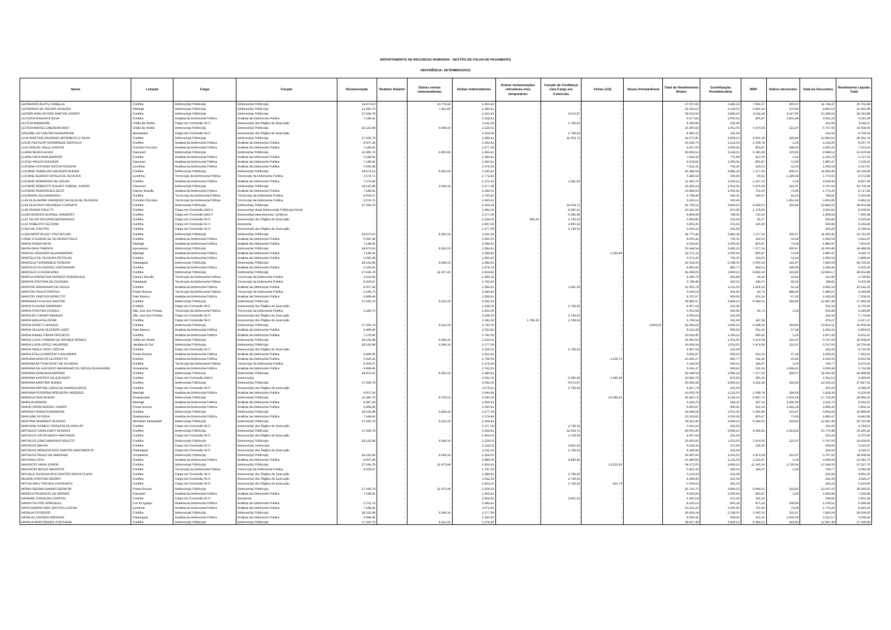DEPARTAMENTO DE RECURSOS HUMANOS - GESTÃO DE FOLHA DE PAGAMENTO
REFERÊNCIA: SETEMBRO/2023
| Nome | Lotação | Cargo | Função | Remuneração | Redutor Salarial | Outras verbas remuneratórias | Verbas indenizatórias | Outras remunerações retroativas e/ou temporárias | Função de Confiança e/ou Cargo em Comissão | Férias (1/3) | Abono Permanência | Total de Rendimentos Brutos | Contribuição Previdenciária | IRRF | Outros descontos | Total de Descontos | Rendimento Líquido Total |
| --- | --- | --- | --- | --- | --- | --- | --- | --- | --- | --- | --- | --- | --- | --- | --- | --- | --- |
| LEONARDO ALVITE CANELLA | Curitiba | Defensor(a) Público(a) | Defensor(a) Público(a) | 24.873,10 | - | 10.778,34 | 1.856,41 | - | - | - | - | 37.507,85 | - 3.482,23 | - 7.961,57 | - 300,67 | 11.744,47 | 25.763,38 |
| LEONARDO DE AGUIAR SILVEIRA | Maringá | Defensor(a) Público(a) | Defensor(a) Público(a) | 22.385,79 | - | 7.461,93 | 2.384,41 | - | - | - | - | 32.232,13 | - 3.134,01 | - 6.461,31 | - 270,82 | 9.866,14 | 22.365,99 |
| LEONIO ARAUJO DOS SANTOS JUNIOR | Curitiba | Defensor(a) Público(a) | Defensor(a) Público(a) | 27.636,78 | - | - | 2.312,41 | - | 9.672,87 | - | - | 39.622,06 | - 3.869,15 | - 8.311,18 | - 3.127,85 | 15.308,18 | 24.313,88 |
| LETHICIA GAIDARJI SILVA | Curitiba | Analista da Defensoria Pública | Analista da Defensoria Publica | 7.149,41 | - | - | 2.528,41 | - | - | - | - | 9.677,82 | - 1.000,92 | - 805,87 | - 1.855,44 | 3.662,23 | 6.015,59 |
| LETICIA ANDREONI | União da Vitória | Cargo em Comissão 04-C | Assessor(a) dos Órgãos de Execução | - | - | - | 1.611,33 | - | 2.738,63 | - | - | 4.349,96 | - 231,69 | - | - | 231,69 | 4.118,27 |
| LETICIA MACIEL EMERENCIANO | União da Vitória | Defensor(a) Público(a) | Defensor(a) Público(a) | 18.132,49 | - | 6.044,16 | 2.229,01 | - | - | - | - | 26.405,66 | - 1.051,05 | - 5.474,58 | - 221,97 | 6.747,60 | 19.658,06 |
| LISLEINE DE FREITAS GUADANHINI | Apucarana | Cargo em Comissão 04-C | Assessor(a) dos Órgãos de Execução | - | - | - | 2.253,59 | - | 2.738,63 | - | - | 4.992,22 | - 231,69 | - | - | 231,69 | 4.760,53 |
| LIVIA MARTINS SALOMAO BRODBECK E SILVA | Curitiba | Defensor(a) Público(a) | Defensor(a) Público(a) | 27.636,78 | - | - | 2.384,41 | - | 11.054,71 | - | - | 41.075,90 | - 3.869,15 | - 8.691,18 | - 333,83 | 12.894,16 | 28.181,74 |
| LOUIS PASTEUR FERNANDES SERVILHA | Curitiba | Analista da Defensoria Pública | Analista da Defensoria Publica | 8.007,34 | - | - | 2.192,41 | - | - | - | - | 10.199,75 | - 1.121,03 | - 1.008,78 | - 2,19 | 2.132,00 | 8.067,75 |
| LUA CARLOS VALLE DANTAS | Cornélio Procópio | Analista da Defensoria Pública | Analista da Defensoria Publica | 7.149,41 | - | - | 2.277,59 | - | - | - | - | 9.427,00 | - 1.000,92 | - 805,87 | - 598,56 | 2.405,35 | 7.021,65 |
| LUANA NEVES ALVES | Cascavel | Defensor(a) Público(a) | Defensor(a) Público(a) | 22.385,79 | - | 6.450,96 | 1.856,41 | - | - | - | - | 30.693,16 | - 3.134,01 | - 6.183,29 | - 270,82 | 9.588,12 | 21.105,04 |
| LUANA OSHIYAMA BARROS | Curitiba | Analista da Defensoria Pública | Analista da Defensoria Publica | 5.549,92 | - | - | 2.384,41 | - | - | - | - | 7.934,33 | - 776,99 | - 427,60 | - 2,19 | 1.206,78 | 6.727,55 |
| LUCAS PAULO GUESSER | Cascavel | Analista da Defensoria Pública | Analista da Defensoria Publica | 7.149,41 | - | - | 2.360,41 | - | - | - | - | 9.509,82 | - 1.000,92 | - 805,87 | - 73,68 | 1.880,47 | 7.629,35 |
| LUCIANA FURTADO ROCHA PEREIRA | Londrina | Analista da Defensoria Pública | Analista da Defensoria Publica | 5.045,38 | - | - | 2.576,03 | - | - | - | - | 7.621,41 | - 706,35 | - 324,55 | - 52,64 | 1.083,54 | 6.537,87 |
| LUCIANA TRAMUJAS AZEVEDO BUENO | Curitiba | Defensor(a) Público(a) | Defensor(a) Público(a) | 24.873,10 | - | 8.291,03 | 2.120,41 | - | - | - | - | 35.284,54 | - 3.482,23 | - 7.277,56 | - 300,67 | 11.060,46 | 24.224,08 |
| LUCIANE ALBANO CAPELA DE OLIVEIRA | Londrina | Técnico(a) da Defensoria Pública | Técnico(a) da Defensoria Publica | 3.574,71 | - | - | 2.771,82 | - | - | - | - | 6.346,53 | - 500,46 | - 86,61 | - 1.186,58 | 1.773,65 | 4.572,88 |
| LUCIANO BONAMIGO DE SOUSA | Curitiba | Analista da Defensoria Pública | Analista da Defensoria Publica | 7.279,40 | - | - | 1.275,33 | - | 2.911,03 | - | - | 11.465,76 | - 1.019,12 | - 1.637,15 | - 2,19 | 2.658,46 | 8.807,30 |
| LUCIANO ROBERTO GULART CABRAL JUNIOR | Cascavel | Defensor(a) Público(a) | Defensor(a) Público(a) | 18.132,49 | - | 6.044,16 | 2.277,59 | - | - | - | - | 26.454,24 | - 1.051,05 | - 5.474,58 | - 221,97 | 6.747,60 | 19.706,64 |
| LUCIANO RODRIGUES SECO | Campo Mourão | Analista da Defensoria Pública | Analista da Defensoria Publica | 7.149,41 | - | - | 3.344,61 | - | - | - | - | 10.494,02 | - 1.000,92 | - 701,60 | - 73,68 | 1.776,20 | 8.717,82 |
| LUCIMARA ZELA ANDRIOLI | Curitiba | Técnico(a) da Defensoria Pública | Técnico(a) da Defensoria Publica | 4.003,67 | - | - | 2.795,82 | - | - | - | - | 6.799,49 | - 560,51 | - 146,07 | - 42,23 | 748,81 | 6.050,68 |
| LUIS GUILHERME MARQUES DA SILVA DE OLIVEIRA | Cornélio Procópio | Técnico(a) da Defensoria Pública | Técnico(a) da Defensoria Publica | 3.574,71 | - | - | 2.360,41 | - | - | - | - | 5.935,12 | - 500,46 | - | - 1.952,34 | 2.452,80 | 3.482,32 |
| LUIS GUSTAVO FAGUNDES PURGATO | Curitiba | Defensor(a) Público(a) | Defensor(a) Público(a) | 27.636,78 | - | - | 3.104,03 | - | 11.054,71 | - | - | 41.795,52 | - 3.869,15 | - 8.639,05 | - 333,83 | 12.842,03 | 28.953,49 |
| LUIS RENAN COLETTI | Curitiba | Cargo em Comissão DAS-3 | Assessor(a) do(a) Defensor(a) Público(a)-Geral | - | - | - | 1.941,01 | - | 8.385,41 | - | - | 10.326,42 | - 876,96 | - 1.179,86 | - | 2.056,82 | 8.269,60 |
| LUISA MUNHOZ BURGEL RAMIDOFF | Curitiba | Cargo em Comissão DAS-5 | Assessor(a) para Assuntos Jurídicos | - | - | - | 2.277,59 | - | 6.586,49 | - | - | 8.864,08 | - 748,02 | - 720,62 | - | 1.468,64 | 7.395,44 |
| LUIZ FELIPE BOLDRIM BERNARDES | Curitiba | Cargo em Comissão 04-C | Assessor(a) dos Órgãos de Execução | - | - | - | 2.229,01 | 893,16 | 2.738,63 | - | - | 5.860,80 | - 231,69 | - 95,17 | - | 326,86 | 5.533,94 |
| LUIZ ROBERTO FELTRAN | Curitiba | Cargo em Comissão 02-C | Assistente | - | - | - | 2.897,03 | - | 3.905,32 | - | - | 6.802,35 | - 372,66 | - 136,20 | - | 508,86 | 6.293,49 |
| LUIZA DE CASTRO | Curitiba | Cargo em Comissão 04-C | Assessor(a) dos Órgãos de Execução | - | - | - | 2.277,59 | - | 2.738,63 | - | - | 5.016,22 | - 231,69 | - | - | 231,69 | 4.784,53 |
| LUIZA NORTHFLEET PRZYBYLSKI | Curitiba | Defensor(a) Público(a) | Defensor(a) Público(a) | 24.873,10 | - | 8.291,03 | 1.611,33 | - | - | - | - | 34.775,46 | - 3.482,23 | - 7.277,56 | - 300,67 | 11.060,46 | 23.715,00 |
| LYANE HYLDENE DE OLIVEIRA COLLA | Curitiba | Analista da Defensoria Pública | Analista da Defensoria Publica | 5.045,38 | - | - | 2.960,03 | - | - | - | - | 8.005,41 | - 706,35 | - 324,55 | - 52,64 | 1.083,54 | 6.921,87 |
| MAIRA SUEMI ARITA | Maringá | Analista da Defensoria Pública | Analista da Defensoria Publica | 7.149,41 | - | - | 2.384,41 | - | - | - | - | 9.533,82 | - 1.000,92 | - 805,87 | - 73,68 | 1.880,47 | 7.653,35 |
| MAISA DIAS PIMENTA | Apucarana | Defensor(a) Público(a) | Defensor(a) Público(a) | 24.873,10 | - | 8.291,03 | 2.384,41 | - | - | - | - | 35.548,54 | - 3.482,23 | - 7.277,56 | - 300,67 | 11.060,46 | 24.488,08 |
| MARCEL RODRIGO ALEXANDRINO | Maringá | Analista da Defensoria Pública | Analista da Defensoria Publica | 7.149,41 | - | - | 2.094,82 | - | - | 2.326,99 | - | 11.571,22 | - 1.000,92 | - 805,87 | - 73,68 | 1.880,47 | 9.690,75 |
| MARCELA DE OLIVEIRA ORTOLAN | Curitiba | Analista da Defensoria Pública | Analista da Defensoria Publica | 5.045,38 | - | - | 1.926,82 | - | - | - | - | 6.972,20 | - 706,35 | - 324,55 | - 52,64 | 1.083,54 | 5.888,66 |
| MARCELA FERNANDES PEREIRA | Paranaguá | Defensor(a) Público(a) | Defensor(a) Público(a) | 18.132,49 | - | 6.044,16 | 2.384,41 | - | - | - | - | 26.561,06 | - 2.538,55 | - 5.065,52 | - 221,97 | 7.826,04 | 18.735,02 |
| MARCELO GUTIERREZ DIECKMANN | Curitiba | Analista da Defensoria Pública | Analista da Defensoria Publica | 6.326,92 | - | - | 2.478,74 | - | - | - | - | 8.805,66 | - 885,77 | - 464,61 | - 599,08 | 1.949,46 | 6.856,20 |
| MARCELO LUCENA DINIZ | Curitiba | Defensor(a) Público(a) | Defensor(a) Público(a) | 27.636,78 | - | 11.607,45 | 2.454,82 | - | - | - | - | 41.699,05 | - 3.869,15 | - 8.843,19 | - 333,83 | 13.046,17 | 28.652,88 |
| MARCIA APARECIDA PEREIRA RODRIGUES | Campo Mourão | Técnico(a) da Defensoria Pública | Técnico(a) da Defensoria Publica | 3.163,46 | - | - | 1.083,33 | - | - | - | - | 4.246,79 | - 442,88 | - 39,26 | - 33,82 | 515,96 | 3.730,83 |
| MARCIA CRISTINA DE OLIVEIRA | Paranavaí | Técnico(a) da Defensoria Pública | Técnico(a) da Defensoria Publica | 4.003,67 | - | - | 2.795,82 | - | - | - | - | 6.799,49 | - 560,51 | - 146,07 | - 42,23 | 748,81 | 6.050,68 |
| MARCOS GARANHAO DE PAULA | Curitiba | Analista da Defensoria Pública | Analista da Defensoria Publica | 8.007,34 | - | - | 2.384,41 | - | 2.911,03 | - | - | 13.302,78 | - 1.121,03 | - 1.809,31 | - 61,19 | 2.991,53 | 10.311,25 |
| MARCOS PAULO PONTES | Ponta Grossa | Técnico(a) da Defensoria Pública | Técnico(a) da Defensoria Publica | 3.249,73 | - | - | 2.384,41 | - | - | - | - | 5.634,14 | - 454,96 | - 45,73 | - 888,46 | 1.389,15 | 4.244,99 |
| MARCOS VINICIUS MORETTO | Pato Branco | Analista da Defensoria Pública | Analista da Defensoria Publica | 6.499,46 | - | - | 2.288,41 | - | - | - | - | 8.787,87 | - 909,92 | - 652,16 | - 67,18 | 1.629,26 | 7.158,61 |
| MARGARETH ALVES SANTOS | Curitiba | Defensor(a) Público(a) | Defensor(a) Público(a) | 27.636,78 | - | 9.212,26 | 3.032,03 | - | - | - | - | 39.881,07 | - 3.869,15 | - 8.184,51 | - 333,83 | 12.387,49 | 27.493,58 |
| MARIA CLAUDIA SAWASAKI | Curitiba | Cargo em Comissão 04-C | Assessor(a) dos Órgãos de Execução | - | - | - | 2.229,01 | - | 2.738,63 | - | - | 4.967,64 | - 231,69 | - | - | 231,69 | 4.735,95 |
| MARIA CRISTINA CHAVES | São José dos Pinhais | Técnico(a) da Defensoria Pública | Técnico(a) da Defensoria Publica | 3.249,73 | - | - | 1.802,95 | - | - | - | - | 5.052,68 | - 454,96 | - 45,73 | - 2,19 | 502,88 | 4.549,80 |
| MARIA DO CARMO MENDES | São José dos Pinhais | Cargo em Comissão 04-C | Assessor(a) dos Órgãos de Execução | - | - | - | 3.268,00 | - | 2.738,63 | - | - | 6.006,63 | - 231,69 | - | - | 231,69 | 5.774,94 |
| MARIA EMILIA GLUSTAK | Curitiba | Cargo em Comissão 04-C | Assessor(a) dos Órgãos de Execução | - | - | - | 2.181,59 | 1.786,32 | 2.738,63 | - | - | 6.706,54 | - 231,69 | - 247,58 | - | 479,27 | 6.227,27 |
| MARIA GORETTI BASILIO | Curitiba | Defensor(a) Público(a) | Defensor(a) Público(a) | 27.636,78 | - | 9.212,26 | 2.740,00 | - | - | - | 3.869,15 | 43.458,19 | - 3.869,15 | - 9.248,53 | - 333,83 | 13.451,51 | 30.006,68 |
| MARIA HELENA VEZZARO LAGO | Pato Branco | Analista da Defensoria Pública | Analista da Defensoria Publica | 6.499,46 | - | - | 2.022,82 | - | - | - | - | 8.522,28 | - 909,92 | - 652,16 | - 67,18 | 1.629,26 | 6.893,02 |
| MARIA ISABEL PIERIN PACHECO | Curitiba | Analista da Defensoria Pública | Analista da Defensoria Publica | 7.279,40 | - | - | 2.740,00 | - | - | - | - | 10.019,40 | - 1.019,12 | - 836,62 | - 2,19 | 1.857,93 | 8.161,47 |
| MARIA LUIZA FURBINO DE NOVAES GOMES | União da Vitória | Defensor(a) Público(a) | Defensor(a) Público(a) | 18.132,49 | - | 6.044,16 | 2.229,01 | - | - | - | - | 26.405,66 | - 1.051,05 | - 5.474,58 | - 221,97 | 6.747,60 | 19.658,06 |
| MARIA LUIZA LOPEZ VALVERDE | Jandaia do Sul | Defensor(a) Público(a) | Defensor(a) Público(a) | 18.132,49 | - | 6.044,16 | 2.277,59 | - | - | - | - | 26.454,24 | - 1.051,05 | - 5.474,58 | - 221,97 | 6.747,60 | 19.706,64 |
| MARIA PAOLA VOIGT ROCHA | Curitiba | Cargo em Comissão 04-C | Assessor(a) dos Órgãos de Execução | - | - | - | 2.229,01 | - | 2.738,63 | - | - | 4.967,64 | - 231,69 | - | - | 231,69 | 4.735,95 |
| MARIA STELLA INOCENTI ORLANDINI | Ponta Grossa | Analista da Defensoria Pública | Analista da Defensoria Publica | 6.499,46 | - | - | 2.312,41 | - | - | - | - | 8.811,87 | - 909,92 | - 652,16 | - 67,18 | 1.629,26 | 7.182,61 |
| MARIANA ARAUJO LEVORATTO | Curitiba | Analista da Defensoria Pública | Analista da Defensoria Publica | 6.326,92 | - | - | 1.749,59 | - | - | 2.108,76 | - | 10.185,27 | - 885,77 | - 611,36 | - 65,46 | 1.562,59 | 8.622,68 |
| MARIANA BITTENCOURT DE OLIVEIRA | Curitiba | Técnico(a) da Defensoria Pública | Técnico(a) da Defensoria Publica | 4.003,67 | - | - | 1.179,33 | - | - | - | - | 5.183,00 | - 560,51 | - 146,07 | - 2,19 | 708,77 | 4.474,23 |
| MARIANA DE AZEVEDO MARANHAO DE SOUZA GUILHERME | Umuarama | Analista da Defensoria Pública | Analista da Defensoria Publica | 6.499,46 | - | - | 2.742,01 | - | - | - | - | 9.241,47 | - 909,92 | - 652,16 | - 1.946,41 | 3.508,49 | 5.732,98 |
| MARIANA GONZAGA AMORIM | Curitiba | Defensor(a) Público(a) | Defensor(a) Público(a) | 24.873,10 | - | 8.291,03 | 2.384,41 | - | - | - | - | 35.548,54 | - 3.482,23 | - 7.277,56 | - 300,67 | 11.060,46 | 24.488,08 |
| MARIANA KAIPPER DE AZEVEDO | Curitiba | Cargo em Comissão DAS-5 | Assessor(a) | - | - | - | 2.061,01 | - | 6.586,49 | 2.195,28 | - | 10.842,78 | - 876,96 | - 685,16 | - | 1.562,12 | 9.280,66 |
| MARIANA MARTINS NUNES | Curitiba | Defensor(a) Público(a) | Defensor(a) Público(a) | 27.636,78 | - | - | 3.032,03 | - | 9.672,87 | - | - | 40.341,68 | - 3.869,15 | - 8.311,18 | - 333,83 | 12.514,16 | 27.827,52 |
| MARIANA MOYME LARLA DE ALMEIDA BOZA | Curitiba | Cargo em Comissão 04-C | Assessor(a) dos Órgãos de Execução | - | - | - | 2.079,11 | - | 2.738,63 | - | - | 4.817,74 | - 231,69 | - | - | 231,69 | 4.586,05 |
| MARIANA PERSONA NOGUEIRA VASQUES | Maringá | Analista da Defensoria Pública | Analista da Defensoria Publica | 8.007,34 | - | - | 2.646,44 | - | - | - | - | 10.653,78 | - 1.121,03 | - 1.008,78 | - 294,58 | 2.424,39 | 8.229,39 |
| MARIELA REIS BUENO | Guarapuava | Defensor(a) Público(a) | Defensor(a) Público(a) | 22.385,79 | - | 9.700,51 | 3.630,06 | - | - | 10.694,36 | - | 46.410,72 | - 3.134,01 | - 8.987,71 | - 5.602,68 | 17.724,40 | 28.686,32 |
| MARILIA WONSIK | Maringá | Analista da Defensoria Pública | Analista da Defensoria Publica | 4.387,29 | - | - | 1.856,41 | - | - | - | - | 6.243,70 | - 614,22 | - 197,21 | - 1.400,30 | 2.211,73 | 4.031,97 |
| MARIO ROSNI BORGO JUNIOR | Ponta Grossa | Analista da Defensoria Pública | Analista da Defensoria Publica | 6.499,46 | - | - | 2.360,41 | - | - | - | - | 8.859,87 | - 909,92 | - 652,16 | - 1.431,28 | 2.993,36 | 5.866,51 |
| MARISA FONSECA BARBOSA | Curitiba | Defensor(a) Público(a) | Defensor(a) Público(a) | 18.132,49 | - | 6.434,10 | 2.277,59 | - | - | - | - | 26.844,18 | - 1.051,05 | - 5.581,83 | - 221,97 | 6.854,83 | 19.989,35 |
| MARLENE MYSZKA | Guarapuava | Analista da Defensoria Pública | Analista da Defensoria Publica | 7.149,41 | - | - | 3.174,44 | - | - | - | - | 10.323,85 | - 1.000,92 | - 805,87 | - 73,68 | 1.880,47 | 8.443,38 |
| MARTINA REINIGER OLIVERO | Almirante Tamandaré | Defensor(a) Público(a) | Defensor(a) Público(a) | 27.636,78 | - | 9.212,26 | 2.264,41 | - | - | - | - | 39.113,45 | - 3.869,15 | - 8.184,51 | - 333,83 | 12.387,49 | 26.725,96 |
| MARYANE GOMES FERREIRA DE ARAUJO | Curitiba | Cargo em Comissão 04-C | Assessor(a) dos Órgãos de Execução | - | - | - | 2.277,59 | - | 2.738,63 | - | - | 5.016,22 | - 231,69 | - | - | 231,69 | 4.784,53 |
| MATHEUS CAVALCANTI MUNHOZ | Curitiba | Defensor(a) Público(a) | Defensor(a) Público(a) | 27.636,78 | - | - | 2.264,41 | - | 11.054,71 | - | - | 40.955,90 | - 3.869,15 | - 8.586,91 | - 3.314,42 | 15.770,48 | 25.185,42 |
| MATHEUS HATSCHBACH MACHADO | Curitiba | Cargo em Comissão 04-C | Assessor(a) dos Órgãos de Execução | - | - | - | 1.869,01 | - | 2.738,63 | - | - | 4.607,64 | - 231,69 | - | - | 231,69 | 4.375,95 |
| MATHEUS LOBO MARINHO NOLETO | Curitiba | Defensor(a) Público(a) | Defensor(a) Público(a) | 18.132,49 | - | 6.044,16 | 2.229,01 | - | - | - | - | 26.405,66 | - 1.051,05 | - 5.474,58 | - 221,97 | 6.747,60 | 19.658,06 |
| MATHEUS MAFRA | Curitiba | Cargo em Comissão 02-C | Assessor(a) Jurídico(a) | - | - | - | 2.229,01 | - | 3.905,32 | - | - | 6.134,33 | - 372,66 | - 136,20 | - | 508,86 | 5.625,47 |
| MATHEUS MOREIRA DOS SANTOS NASCIMENTO | Paranaguá | Cargo em Comissão 04-C | Assessor(a) dos Órgãos de Execução | - | - | - | 1.611,33 | - | 2.738,63 | - | - | 4.349,96 | - 231,69 | - | - | 231,69 | 4.118,27 |
| MATHEUS PAULO DE ANDRADE | Umuarama | Defensor(a) Público(a) | Defensor(a) Público(a) | 18.132,49 | - | 6.044,16 | 2.229,01 | - | - | - | - | 26.405,66 | - 1.051,05 | - 5.474,58 | - 221,97 | 6.747,60 | 19.658,06 |
| MATHIAS LOCH | Curitiba | Analista da Defensoria Pública | Analista da Defensoria Publica | 8.007,34 | - | - | 2.984,03 | - | 4.389,45 | - | - | 15.380,82 | - 1.121,03 | - 2.215,87 | - 2,19 | 3.339,09 | 12.041,73 |
| MAURICIO FARIA JUNIOR | Curitiba | Defensor(a) Público(a) | Defensor(a) Público(a) | 27.636,78 | - | 11.975,94 | 1.856,41 | - | - | 13.202,92 | - | 54.672,05 | - 3.869,15 | - 11.545,16 | - 1.730,04 | 17.144,35 | 37.527,70 |
| MAURICIO NEVES MAURICIO | Curitiba | Técnico(a) da Defensoria Pública | Técnico(a) da Defensoria Publica | 4.003,67 | - | - | 1.797,59 | - | - | - | - | 5.801,26 | - 560,51 | - 146,07 | - 2,19 | 708,77 | 5.092,49 |
| MICHELE SILVEIRA DOS SANTOS SANTA CLARA | Curitiba | Cargo em Comissão 04-C | Assessor(a) dos Órgãos de Execução | - | - | - | 2.384,41 | - | 2.738,63 | - | - | 5.123,04 | - 231,69 | - | - | 231,69 | 4.891,35 |
| MILENA CRISTINA OSIOWY | Curitiba | Cargo em Comissão 04-C | Assessor(a) dos Órgãos de Execução | - | - | - | 1.611,33 | - | 2.738,63 | - | - | 4.349,96 | - 231,69 | - | - | 231,69 | 4.118,27 |
| MITHAI MALI TRICHES LOURENCO | Curitiba | Cargo em Comissão 04-C | Assessor(a) dos Órgãos de Execução | - | - | - | 2.853,21 | - | 2.738,63 | 912,79 | - | 6.504,63 | - 341,23 | - | - | 341,23 | 6.163,40 |
| MONIA REGINA DAMIAO SERAFIM | Ponta Grossa | Defensor(a) Público(a) | Defensor(a) Público(a) | 27.636,78 | - | 11.975,94 | 3.104,03 | - | - | - | - | 42.716,75 | - 3.869,15 | - 8.944,52 | - 333,83 | 13.147,50 | 29.569,25 |
| MONICA PRUDENTE DE MORAIS | Cascavel | Analista da Defensoria Pública | Analista da Defensoria Publica | 7.149,41 | - | - | 1.856,41 | - | - | - | - | 9.005,82 | - 1.000,92 | - 805,87 | - 2,19 | 1.808,98 | 7.196,84 |
| NAIANNE CAROLINA CAMPOS | Curitiba | Cargo em Comissão 02-C | Assistente | - | - | - | 2.454,82 | - | 3.905,32 | - | - | 6.360,14 | - 372,66 | - 136,20 | - | 508,86 | 5.851,28 |
| NAIRA FRUTOS GONZALEZ | Foz do Iguaçu | Analista da Defensoria Pública | Analista da Defensoria Publica | 5.751,74 | - | - | 2.384,41 | - | - | - | - | 8.136,15 | - 805,24 | - 475,33 | - 258,94 | 1.539,51 | 6.596,64 |
| NARA DAMIAO DOS SANTOS LUCENA | Londrina | Analista da Defensoria Pública | Analista da Defensoria Publica | 7.149,41 | - | - | 3.071,82 | - | - | - | - | 10.221,23 | - 1.000,92 | - 701,60 | - 73,68 | 1.776,20 | 8.445,03 |
| NATALIA CIPRESSO | Curitiba | Defensor(a) Público(a) | Defensor(a) Público(a) | 18.132,49 | - | 6.044,16 | 2.277,59 | - | - | - | - | 26.454,24 | - 2.538,55 | - 5.065,52 | - 221,97 | 7.826,04 | 18.628,20 |
| NATALIA LUERSEN MOREIRA | Paranaguá | Analista da Defensoria Pública | Analista da Defensoria Publica | 6.499,46 | - | - | 2.330,95 | - | - | - | - | 8.830,41 | - 909,92 | - 652,16 | - 1.660,09 | 3.222,17 | 5.608,24 |
| NATALIA MARCONDES STEPHANE | Curitiba | Defensor(a) Público(a) | Defensor(a) Público(a) | 27.636,78 | - | 9.212,26 | 3.078,44 | - | - | - | - | 39.927,48 | - 3.869,15 | - 8.184,51 | - 333,83 | 12.387,49 | 27.539,99 |